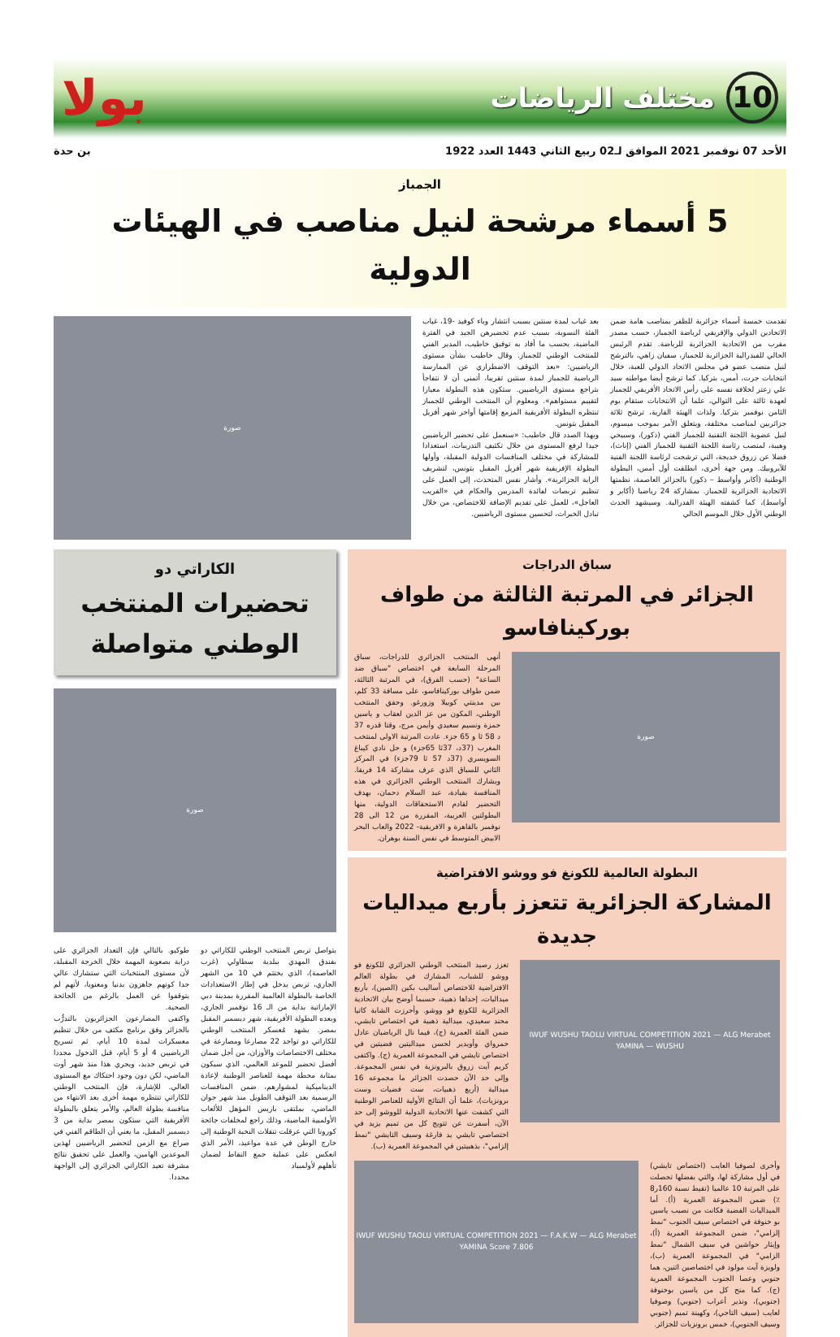10
مختلف الرياضات
بولا
الأحد 07 نوفمبر 2021 الموافق لـ02 ربيع الثاني 1443 العدد 1922 بن حدة
الجمباز
5 أسماء مرشحة لنيل مناصب في الهيئات الدولية
تقدمت خمسة أسماء جزائرية للظفر بمناصب هامة ضمن الاتحادين الدولي والإفريقي لرياضة الجمباز، حسب مصدر مقرب من الاتحادية الجزائرية للرياضة. تقدم الرئيس الحالي للفيدرالية الجزائرية للجمباز، سفيان زاهي، بالترشح لنيل منصب عضو في مجلس الاتحاد الدولي للعبة، خلال انتخابات جرت، أمس، بتركيا. كما ترشح أيضا مواطنه سيد علي زعتر لخلافة نفسه على رأس الاتحاد الأفريقي للجمباز لعهدة ثالثة على التوالي، علما أن الانتخابات ستقام يوم الثامن نوفمبر بتركيا. ولذات الهيئة القارية، ترشح ثلاثة جزائريين لمناصب مختلفة، ويتعلق الأمر بموجب ميسوم، لنيل عضوية اللجنة التقنية للجمباز الفني (ذكور)، وسبيحي وهيبة، لمنصب رئاسة اللجنة التقنية للجمباز الفني (إناث)، فضلا عن زروق خديجة، التي ترشحت لرئاسة اللجنة الفنية للآيروبيك. ومن جهة أخرى، انطلقت أول أمس، البطولة الوطنية (أكابر وأواسط – ذكور) بالجزائر العاصمة، نظمتها الاتحادية الجزائرية للجمباز. بمشاركة 24 رياضيا (أكابر و أواسط)، كما كشفته الهيئة الفدرالية. وسيشهد الحدث الوطني الأول خلال الموسم الحالي
بعد غياب لمدة سنتين بسبب انتشار وباء كوفيد -19، غياب الفئة النسوية، بسبب عدم تحضيرهن الجيد في الفترة الماضية، بحسب ما أفاد به توفيق خاطيب، المدير الفني للمنتخب الوطني للجمباز. وقال خاطيب بشأن مستوى الرياضيين: «بعد التوقف الاضطراري عن الممارسة الرياضية للجمباز لمدة سنتين تقريبا، أتمنى أن لا نتفاجأ بتراجع مستوى الرياضيين. ستكون هذه البطولة معيارا لتقييم مستواهم». ومعلوم أن المنتخب الوطني للجمباز تنتظره البطولة الأفريقية المزمع إقامتها أواخر شهر أفريل المقبل بتونس.
وبهذا الصدد قال خاطيب: «سنعمل على تحضير الرياضيين جيدا لرفع المستوى من خلال تكثيف التدريبات، استعدادا للمشاركة في مختلف المنافسات الدولية المقبلة، وأولها البطولة الإفريقية شهر أفريل المقبل بتونس، لتشريف الراية الجزائرية». وأشار نفس المتحدث، إلى العمل على تنظيم تربصات لفائدة المدربين والحكام في «القريب العاجل»، للعمل على تقديم الإضافة للاختصاص، من خلال تبادل الخبرات، لتحسين مستوى الرياضيين.
صورة
سباق الدراجات
الجزائر في المرتبة الثالثة من طواف بوركينافاسو
صورة
أنهى المنتخب الجزائري للدراجات، سباق المرحلة السابعة في اختصاص "سباق ضد الساعة" (حسب الفرق)، في المرتبة الثالثة، ضمن طواف بوركينافاسو، على مسافة 33 كلم، بين مدينتي كوبيلا وزورغو. وحقق المنتخب الوطني، المكون من عز الدين لعقاب و ياسين حمزة ونسيم سعيدي وأيمن مرج، وقتا قدره 37 د 58 ثا و 65 جزء. عادت المرتبة الاولى لمنتخب المغرب (37د، 37ثا 65جزء) و حل نادي كيباغ السويسري (37د 57 ثا 79جزء) في المركز الثاني للسباق الذي عرف مشاركة 14 فريقا. ويشارك المنتخب الوطني الجزائري في هذه المنافسة بقيادة، عبد السلام دحمان، بهدف التحضير لقادم الاستحقاقات الدولية، منها البطولتين العربية، المقررة من 12 الى 28 نوفمبر بالقاهرة و الافريقية- 2022 والعاب البحر الابيض المتوسط في نفس السنة بوهران.
البطولة العالمية للكونغ فو ووشو الافتراضية
المشاركة الجزائرية تتعزز بأربع ميداليات جديدة
IWUF WUSHU TAOLU VIRTUAL COMPETITION 2021 — ALG Merabet YAMINA — WUSHU
تعزز رصيد المنتخب الوطني الجزائري للكونغ فو ووشو للشباب، المشارك في بطولة العالم الافتراضية للاختصاص أساليب بكين (الصين)، بأربع ميداليات، إحداها ذهبية، حسبما أوضح بيان الاتحادية الجزائرية للكونغ فو ووشو. وأحرزت الشابة كاتيا محند سعيدي، ميدالية ذهبية في اختصاص تايشي، ضمن الفئة العمرية (ج)، فيما نال الرياضيان عادل حمرواي وأويدير لحسن ميداليتين فضيتين في اختصاص تايشي في المجموعة العمرية (ج). واكتفى كريم آيت زروق بالبرونزية في نفس المجموعة. وإلى حد الآن حصدت الجزائر ما مجموعه 16 ميدالية (أربع ذهبيات، ست فضيات وست برونزيات)، علما أن النتائج الأولية للعناصر الوطنية التي كشفت عنها الاتحادية الدولية للووشو إلى حد الآن، أسفرت عن تتويج كل من تميم يزيد في اختصاصي تايشي يد فارغة وسيف التايشي "نمط إلزامي"، بذهبيتين في المجموعة العمرية (ب).
وأخرى لصوفيا العايب (اختصاص تايشي) في أول مشاركة لها، والتي بفضلها تحصلت على المرتبة 10 عالميا (تقيط نسبة 160ر8 ٪) ضمن المجموعة العمرية (أ). أما الميداليات الفضية فكانت من نصيب ياسين بو خنوفة في اختصاص سيف الجنوب "نمط إلزامي"، ضمن المجموعة العمرية (أ)، وإيثار حواشين في سيف الشمال "نمط الزامي" في المجموعة العمرية (ب)، ولويزة آيت مولود في اختصاصين اثنين، هما جنوبي وعصا الجنوب المجموعة العمرية (ج). كما منح كل من ياسين بوخنوفة (جنوبي)، ونذير أعراب (جنوبي) وصوفيا لعايب (سيف التاجي)، وكهينة تميم (جنوبي وسيف الجنوبي)، خمس برونزيات للجزائر.
IWUF WUSHU TAOLU VIRTUAL COMPETITION 2021 — F.A.K.W — ALG Merabet YAMINA Score 7.806
الكاراتي دو
تحضيرات المنتخب الوطني متواصلة
صورة
يتواصل تربص المنتخب الوطني للكاراتي دو بفندق المهدي ببلدية سطاولي (غرب العاصمة)، الذي يختتم في 10 من الشهر الجاري، تربص يدخل في إطار الاستعدادات الخاصة بالبطولة العالمية المقررة بمدينة دبي الإماراتية بداية من الـ 16 نوفمبر الجاري، وبعده البطولة الأفريقية، شهر ديسمبر المقبل بمصر. يشهد مُعسكر المنتخب الوطني للكاراتي دو تواجد 22 مصارعا ومصارعة في مختلف الاختصاصات والأوزان، من أجل ضمان أفضل تحضير للموعد العالمي، الذي سيكون بمثابة محطة مهمة للعناصر الوطنية لإعادة الديناميكية لمشوارهم، ضمن المنافسات الرسمية بعد التوقف الطويل منذ شهر جوان الماضي، بملتقى باريس المؤهل للألعاب الأولمبية الماضية، وذلك راجع لمخلفات جائحة كورونا التي عرقلت تنقلات النخبة الوطنية إلى خارج الوطن في عدة مواعيد، الأمر الذي انعكس على عملية جمع النقاط لضمان تأهلهم لأولمبياد
طوكيو. بالتالي فإن التعداد الجزائري على دراية بصعوبة المهمة خلال الخرجة المقبلة، لأن مستوى المنتخبات التي ستشارك عالي جدا كونهم جاهزون بدنيا ومعنويا، لأنهم لم يتوقفوا عن العمل بالرغم من الجائحة الصحية.
واكتفى المصارعون الجزائريون بالتدرُّب بالجزائر وفق برنامج مكثف من خلال تنظيم معسكرات لمدة 10 أيام، ثم تسريح الرياضيين 4 أو 5 أيام، قبل الدخول مجددا في تربص جديد، ويجري هذا منذ شهر أوت الماضي، لكن دون وجود احتكاك مع المستوى العالي. للإشارة، فإن المنتخب الوطني للكاراتي تنتظره مهمة أخرى بعد الانتهاء من منافسة بطولة العالم، والأمر يتعلق بالبطولة الأفريقية التي ستكون بمصر بداية من 3 ديسمبر المقبل، ما يعني أن الطاقم الفني في صراع مع الزمن لتحضير الرياضيين لهذين الموعدين الهامين، والعمل على تحقيق نتائج مشرفة تعيد الكاراتي الجزائري إلى الواجهة مجددا.